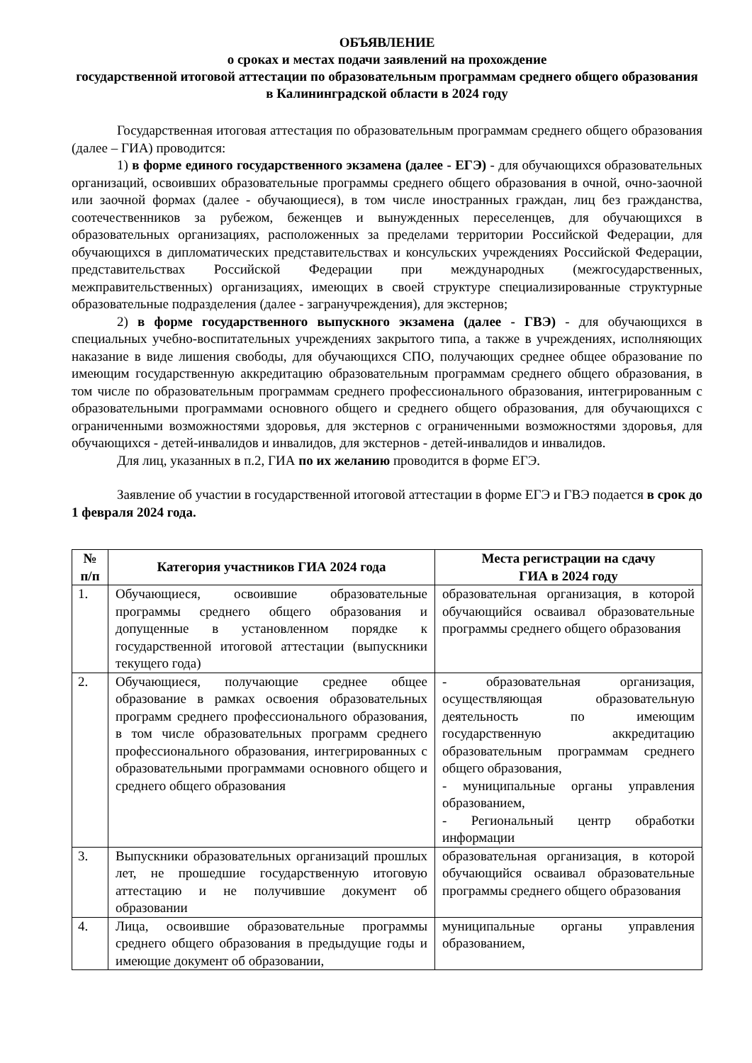ОБЪЯВЛЕНИЕ
о сроках и местах подачи заявлений на прохождение
государственной итоговой аттестации по образовательным программам среднего общего образования в Калининградской области в 2024 году
Государственная итоговая аттестация по образовательным программам среднего общего образования (далее – ГИА) проводится:
1) в форме единого государственного экзамена (далее - ЕГЭ) - для обучающихся образовательных организаций, освоивших образовательные программы среднего общего образования в очной, очно-заочной или заочной формах (далее - обучающиеся), в том числе иностранных граждан, лиц без гражданства, соотечественников за рубежом, беженцев и вынужденных переселенцев, для обучающихся в образовательных организациях, расположенных за пределами территории Российской Федерации, для обучающихся в дипломатических представительствах и консульских учреждениях Российской Федерации, представительствах Российской Федерации при международных (межгосударственных, межправительственных) организациях, имеющих в своей структуре специализированные структурные образовательные подразделения (далее - загранучреждения), для экстернов;
2) в форме государственного выпускного экзамена (далее - ГВЭ) - для обучающихся в специальных учебно-воспитательных учреждениях закрытого типа, а также в учреждениях, исполняющих наказание в виде лишения свободы, для обучающихся СПО, получающих среднее общее образование по имеющим государственную аккредитацию образовательным программам среднего общего образования, в том числе по образовательным программам среднего профессионального образования, интегрированным с образовательными программами основного общего и среднего общего образования, для обучающихся с ограниченными возможностями здоровья, для экстернов с ограниченными возможностями здоровья, для обучающихся - детей-инвалидов и инвалидов, для экстернов - детей-инвалидов и инвалидов.
Для лиц, указанных в п.2, ГИА по их желанию проводится в форме ЕГЭ.
Заявление об участии в государственной итоговой аттестации в форме ЕГЭ и ГВЭ подается в срок до 1 февраля 2024 года.
| № п/п | Категория участников ГИА 2024 года | Места регистрации на сдачу ГИА в 2024 году |
| --- | --- | --- |
| 1. | Обучающиеся, освоившие образовательные программы среднего общего образования и допущенные в установленном порядке к государственной итоговой аттестации (выпускники текущего года) | образовательная организация, в которой обучающийся осваивал образовательные программы среднего общего образования |
| 2. | Обучающиеся, получающие среднее общее образование в рамках освоения образовательных программ среднего профессионального образования, в том числе образовательных программ среднего профессионального образования, интегрированных с образовательными программами основного общего и среднего общего образования | - образовательная организация, осуществляющая образовательную деятельность по имеющим государственную аккредитацию образовательным программам среднего общего образования, - муниципальные органы управления образованием, - Региональный центр обработки информации |
| 3. | Выпускники образовательных организаций прошлых лет, не прошедшие государственную итоговую аттестацию и не получившие документ об образовании | образовательная организация, в которой обучающийся осваивал образовательные программы среднего общего образования |
| 4. | Лица, освоившие образовательные программы среднего общего образования в предыдущие годы и имеющие документ об образовании, | муниципальные органы управления образованием, |